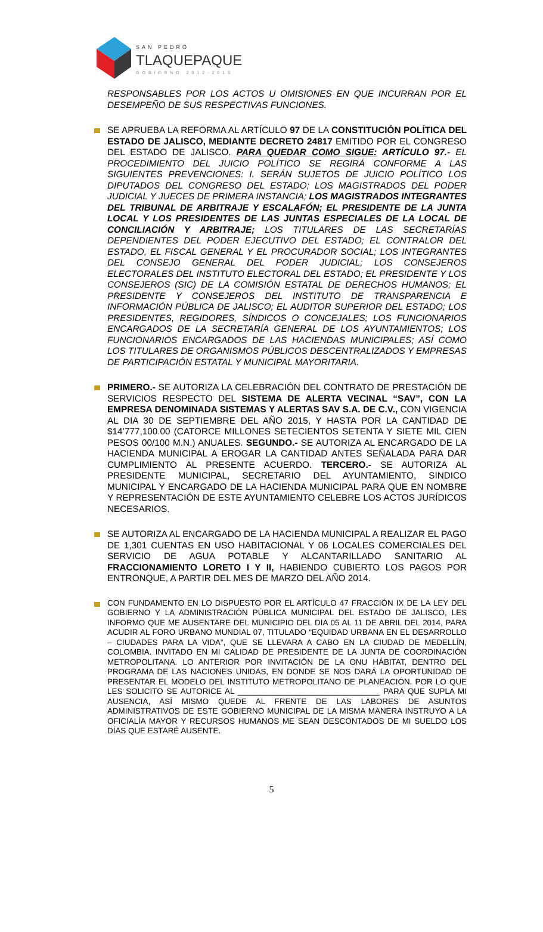SAN PEDRO
TLAQUEPAQUE
GOBIERNO 2012-2015
RESPONSABLES POR LOS ACTOS U OMISIONES EN QUE INCURRAN POR EL DESEMPEÑO DE SUS RESPECTIVAS FUNCIONES.
SE APRUEBA LA REFORMA AL ARTÍCULO 97 DE LA CONSTITUCIÓN POLÍTICA DEL ESTADO DE JALISCO, MEDIANTE DECRETO 24817 EMITIDO POR EL CONGRESO DEL ESTADO DE JALISCO. PARA QUEDAR COMO SIGUE: ARTÍCULO 97.- EL PROCEDIMIENTO DEL JUICIO POLÍTICO SE REGIRÁ CONFORME A LAS SIGUIENTES PREVENCIONES: I. SERÁN SUJETOS DE JUICIO POLÍTICO LOS DIPUTADOS DEL CONGRESO DEL ESTADO; LOS MAGISTRADOS DEL PODER JUDICIAL Y JUECES DE PRIMERA INSTANCIA; LOS MAGISTRADOS INTEGRANTES DEL TRIBUNAL DE ARBITRAJE Y ESCALAFÓN; EL PRESIDENTE DE LA JUNTA LOCAL Y LOS PRESIDENTES DE LAS JUNTAS ESPECIALES DE LA LOCAL DE CONCILIACIÓN Y ARBITRAJE; LOS TITULARES DE LAS SECRETARÍAS DEPENDIENTES DEL PODER EJECUTIVO DEL ESTADO; EL CONTRALOR DEL ESTADO, EL FISCAL GENERAL Y EL PROCURADOR SOCIAL; LOS INTEGRANTES DEL CONSEJO GENERAL DEL PODER JUDICIAL; LOS CONSEJEROS ELECTORALES DEL INSTITUTO ELECTORAL DEL ESTADO; EL PRESIDENTE Y LOS CONSEJEROS (SIC) DE LA COMISIÓN ESTATAL DE DERECHOS HUMANOS; EL PRESIDENTE Y CONSEJEROS DEL INSTITUTO DE TRANSPARENCIA E INFORMACIÓN PÚBLICA DE JALISCO; EL AUDITOR SUPERIOR DEL ESTADO; LOS PRESIDENTES, REGIDORES, SÍNDICOS O CONCEJALES; LOS FUNCIONARIOS ENCARGADOS DE LA SECRETARÍA GENERAL DE LOS AYUNTAMIENTOS; LOS FUNCIONARIOS ENCARGADOS DE LAS HACIENDAS MUNICIPALES; ASÍ COMO LOS TITULARES DE ORGANISMOS PÚBLICOS DESCENTRALIZADOS Y EMPRESAS DE PARTICIPACIÓN ESTATAL Y MUNICIPAL MAYORITARIA.
PRIMERO.- SE AUTORIZA LA CELEBRACIÓN DEL CONTRATO DE PRESTACIÓN DE SERVICIOS RESPECTO DEL SISTEMA DE ALERTA VECINAL “SAV”, CON LA EMPRESA DENOMINADA SISTEMAS Y ALERTAS SAV S.A. DE C.V., CON VIGENCIA AL DIA 30 DE SEPTIEMBRE DEL AÑO 2015, Y HASTA POR LA CANTIDAD DE $14’777,100.00 (CATORCE MILLONES SETECIENTOS SETENTA Y SIETE MIL CIEN PESOS 00/100 M.N.) ANUALES. SEGUNDO.- SE AUTORIZA AL ENCARGADO DE LA HACIENDA MUNICIPAL A EROGAR LA CANTIDAD ANTES SEÑALADA PARA DAR CUMPLIMIENTO AL PRESENTE ACUERDO. TERCERO.- SE AUTORIZA AL PRESIDENTE MUNICIPAL, SECRETARIO DEL AYUNTAMIENTO, SINDICO MUNICIPAL Y ENCARGADO DE LA HACIENDA MUNICIPAL PARA QUE EN NOMBRE Y REPRESENTACIÓN DE ESTE AYUNTAMIENTO CELEBRE LOS ACTOS JURÍDICOS NECESARIOS.
SE AUTORIZA AL ENCARGADO DE LA HACIENDA MUNICIPAL A REALIZAR EL PAGO DE 1,301 CUENTAS EN USO HABITACIONAL Y 06 LOCALES COMERCIALES DEL SERVICIO DE AGUA POTABLE Y ALCANTARILLADO SANITARIO AL FRACCIONAMIENTO LORETO I Y II, HABIENDO CUBIERTO LOS PAGOS POR ENTRONQUE, A PARTIR DEL MES DE MARZO DEL AÑO 2014.
CON FUNDAMENTO EN LO DISPUESTO POR EL ARTÍCULO 47 FRACCIÓN IX DE LA LEY DEL GOBIERNO Y LA ADMINISTRACIÓN PÚBLICA MUNICIPAL DEL ESTADO DE JALISCO, LES INFORMO QUE ME AUSENTARE DEL MUNICIPIO DEL DIA 05 AL 11 DE ABRIL DEL 2014, PARA ACUDIR AL FORO URBANO MUNDIAL 07, TITULADO “EQUIDAD URBANA EN EL DESARROLLO – CIUDADES PARA LA VIDA”, QUE SE LLEVARA A CABO EN LA CIUDAD DE MEDELLÍN, COLOMBIA. INVITADO EN MI CALIDAD DE PRESIDENTE DE LA JUNTA DE COORDINACIÓN METROPOLITANA. LO ANTERIOR POR INVITACIÓN DE LA ONU HÁBITAT, DENTRO DEL PROGRAMA DE LAS NACIONES UNIDAS, EN DONDE SE NOS DARÁ LA OPORTUNIDAD DE PRESENTAR EL MODELO DEL INSTITUTO METROPOLITANO DE PLANEACIÓN. POR LO QUE LES SOLICITO SE AUTORICE AL ________________________________ PARA QUE SUPLA MI AUSENCIA, ASÍ MISMO QUEDE AL FRENTE DE LAS LABORES DE ASUNTOS ADMINISTRATIVOS DE ESTE GOBIERNO MUNICIPAL DE LA MISMA MANERA INSTRUYO A LA OFICIALÍA MAYOR Y RECURSOS HUMANOS ME SEAN DESCONTADOS DE MI SUELDO LOS DÍAS QUE ESTARÉ AUSENTE.
5